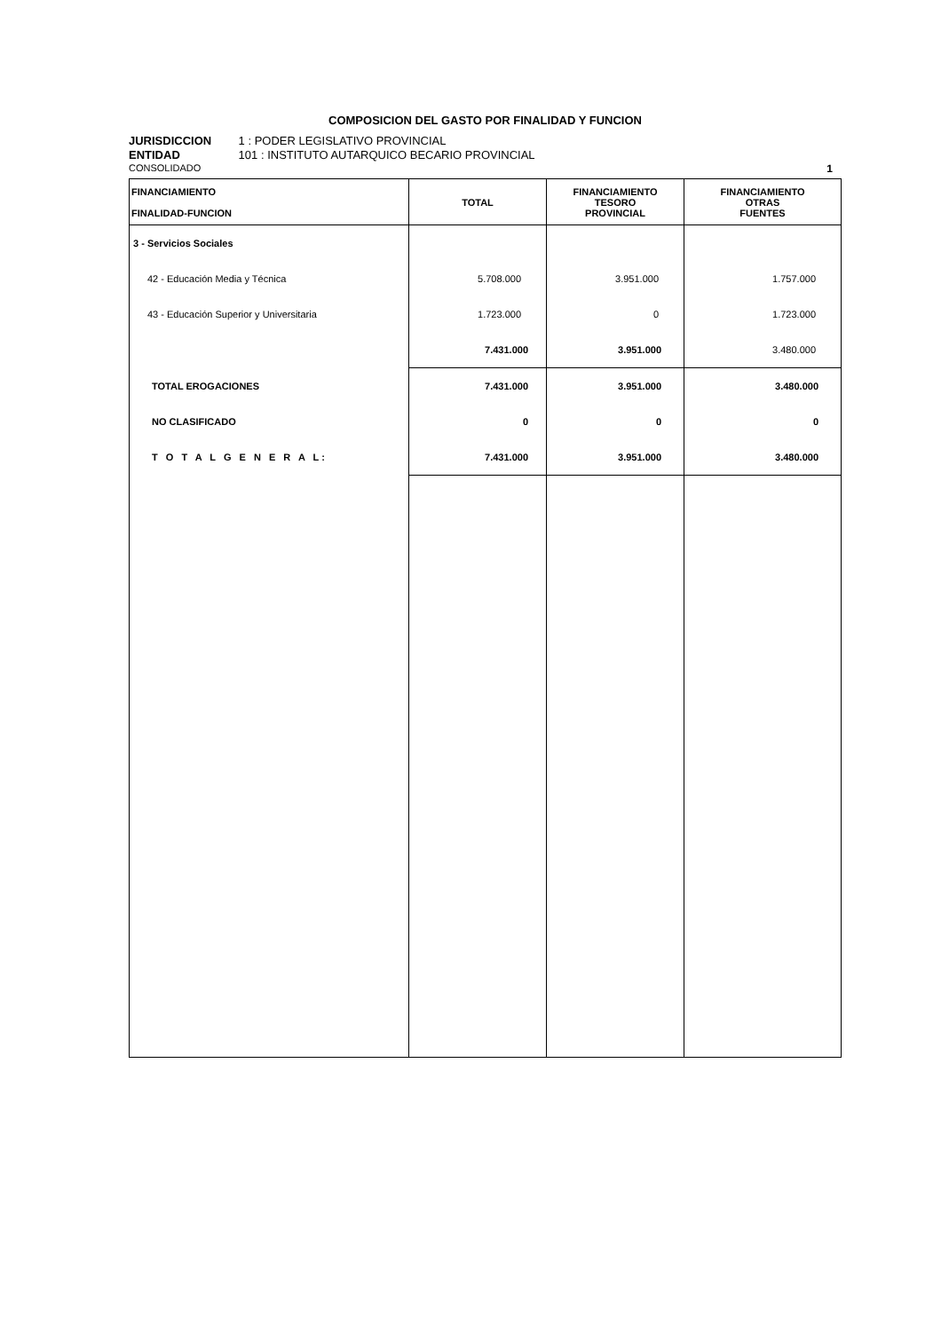COMPOSICION DEL GASTO POR FINALIDAD Y FUNCION
JURISDICCION 1 : PODER LEGISLATIVO PROVINCIAL
ENTIDAD 101 : INSTITUTO AUTARQUICO BECARIO PROVINCIAL
CONSOLIDADO 1
| FINANCIAMIENTO FINALIDAD-FUNCION | TOTAL | FINANCIAMIENTO TESORO PROVINCIAL | FINANCIAMIENTO OTRAS FUENTES |
| --- | --- | --- | --- |
| 3 - Servicios Sociales | | | |
| 42 - Educación Media y Técnica | 5.708.000 | 3.951.000 | 1.757.000 |
| 43 - Educación Superior y Universitaria | 1.723.000 | 0 | 1.723.000 |
| | 7.431.000 | 3.951.000 | 3.480.000 |
| TOTAL EROGACIONES | 7.431.000 | 3.951.000 | 3.480.000 |
| NO CLASIFICADO | 0 | 0 | 0 |
| T O T A L G E N E R A L: | 7.431.000 | 3.951.000 | 3.480.000 |